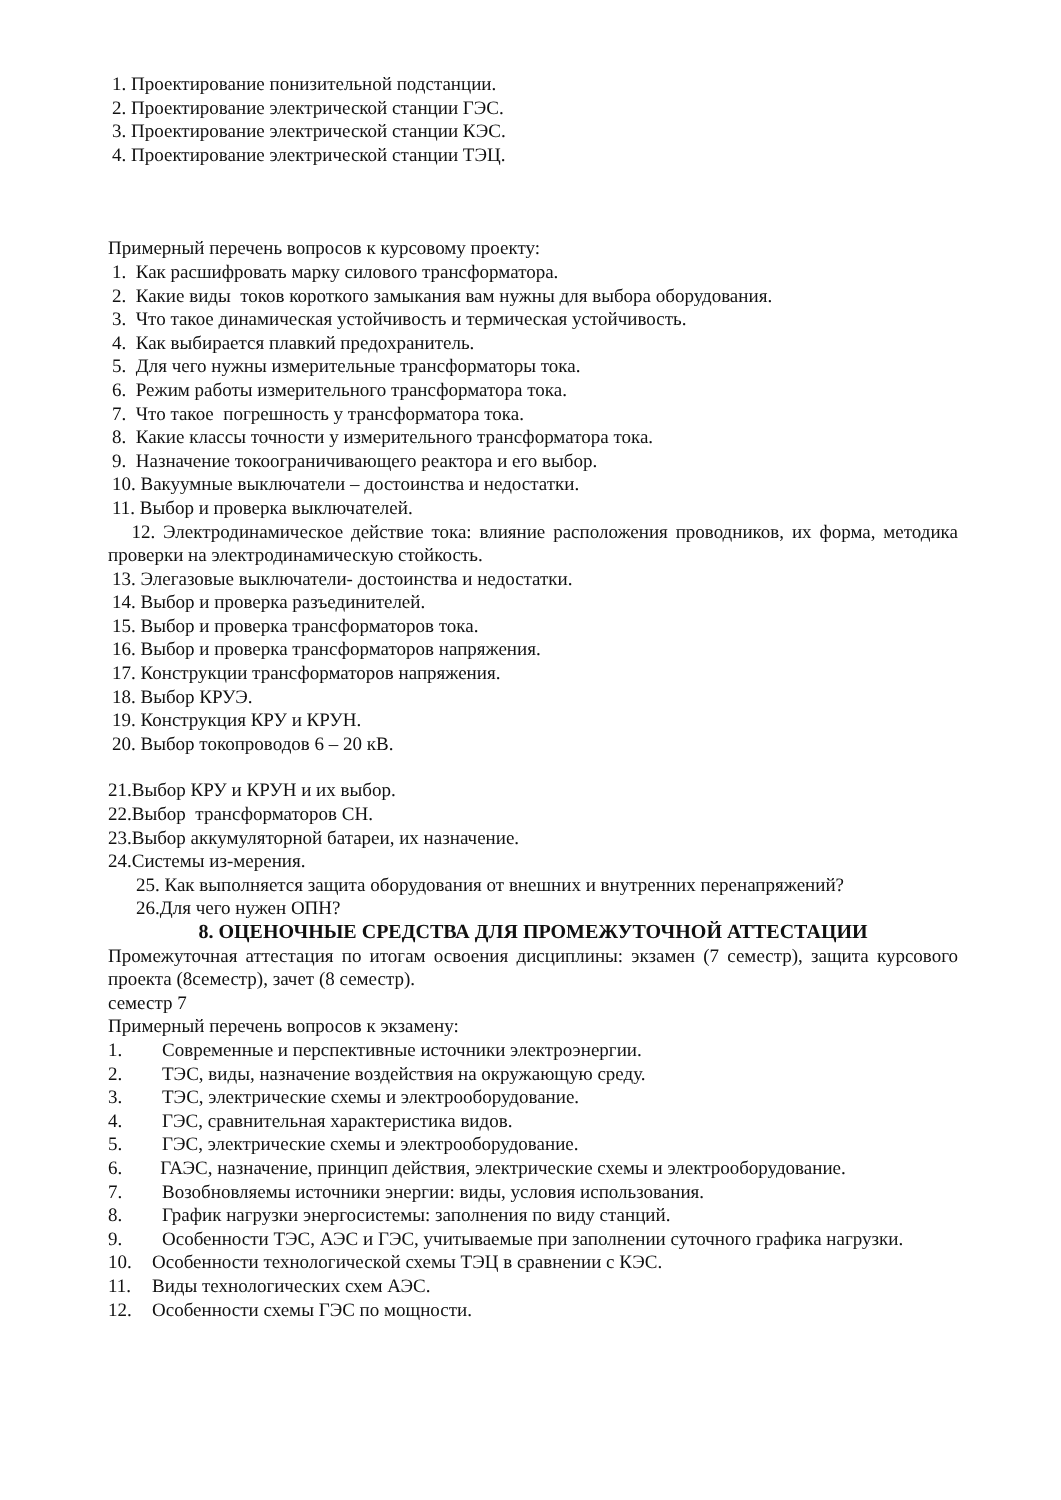1. Проектирование понизительной подстанции.
2. Проектирование электрической станции ГЭС.
3. Проектирование электрической станции КЭС.
4. Проектирование электрической станции ТЭЦ.
Примерный перечень вопросов к курсовому проекту:
1. Как расшифровать марку силового трансформатора.
2. Какие виды токов короткого замыкания вам нужны для выбора оборудования.
3. Что такое динамическая устойчивость и термическая устойчивость.
4. Как выбирается плавкий предохранитель.
5. Для чего нужны измерительные трансформаторы тока.
6. Режим работы измерительного трансформатора тока.
7. Что такое погрешность у трансформатора тока.
8. Какие классы точности у измерительного трансформатора тока.
9. Назначение токоограничивающего реактора и его выбор.
10. Вакуумные выключатели – достоинства и недостатки.
11. Выбор и проверка выключателей.
12. Электродинамическое действие тока: влияние расположения проводников, их форма, методика проверки на электродинамическую стойкость.
13. Элегазовые выключатели- достоинства и недостатки.
14. Выбор и проверка разъединителей.
15. Выбор и проверка трансформаторов тока.
16. Выбор и проверка трансформаторов напряжения.
17. Конструкции трансформаторов напряжения.
18. Выбор КРУЭ.
19. Конструкция КРУ и КРУН.
20. Выбор токопроводов 6 – 20 кВ.
21.Выбор КРУ и КРУН и их выбор.
22.Выбор трансформаторов СН.
23.Выбор аккумуляторной батареи, их назначение.
24.Системы из-мерения.
25. Как выполняется защита оборудования от внешних и внутренних перенапряжений?
26.Для чего нужен ОПН?
8. ОЦЕНОЧНЫЕ СРЕДСТВА ДЛЯ ПРОМЕЖУТОЧНОЙ АТТЕСТАЦИИ
Промежуточная аттестация по итогам освоения дисциплины: экзамен (7 семестр), защита курсового проекта (8семестр), зачет (8 семестр).
семестр 7
Примерный перечень вопросов к экзамену:
1. Современные и перспективные источники электроэнергии.
2. ТЭС, виды, назначение воздействия на окружающую среду.
3. ТЭС, электрические схемы и электрооборудование.
4. ГЭС, сравнительная характеристика видов.
5. ГЭС, электрические схемы и электрооборудование.
6. ГАЭС, назначение, принцип действия, электрические схемы и электрооборудование.
7. Возобновляемы источники энергии: виды, условия использования.
8. График нагрузки энергосистемы: заполнения по виду станций.
9. Особенности ТЭС, АЭС и ГЭС, учитываемые при заполнении суточного графика нагрузки.
10. Особенности технологической схемы ТЭЦ в сравнении с КЭС.
11. Виды технологических схем АЭС.
12. Особенности схемы ГЭС по мощности.